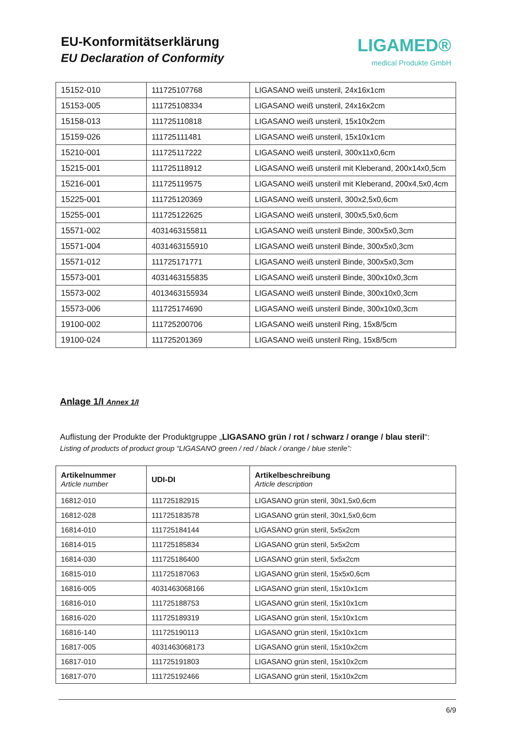EU-Konformitätserklärung
EU Declaration of Conformity
LIGAMED®
medical Produkte GmbH
| 15152-010 | 111725107768 | LIGASANO weiß unsteril, 24x16x1cm |
| 15153-005 | 111725108334 | LIGASANO weiß unsteril, 24x16x2cm |
| 15158-013 | 111725110818 | LIGASANO weiß unsteril, 15x10x2cm |
| 15159-026 | 111725111481 | LIGASANO weiß unsteril, 15x10x1cm |
| 15210-001 | 111725117222 | LIGASANO weiß unsteril, 300x11x0,6cm |
| 15215-001 | 111725118912 | LIGASANO weiß unsteril mit Kleberand, 200x14x0,5cm |
| 15216-001 | 111725119575 | LIGASANO weiß unsteril mit Kleberand, 200x4,5x0,4cm |
| 15225-001 | 111725120369 | LIGASANO weiß unsteril, 300x2,5x0,6cm |
| 15255-001 | 111725122625 | LIGASANO weiß unsteril, 300x5,5x0,6cm |
| 15571-002 | 4031463155811 | LIGASANO weiß unsteril Binde, 300x5x0,3cm |
| 15571-004 | 4031463155910 | LIGASANO weiß unsteril Binde, 300x5x0,3cm |
| 15571-012 | 111725171771 | LIGASANO weiß unsteril Binde, 300x5x0,3cm |
| 15573-001 | 4031463155835 | LIGASANO weiß unsteril Binde, 300x10x0,3cm |
| 15573-002 | 4013463155934 | LIGASANO weiß unsteril Binde, 300x10x0,3cm |
| 15573-006 | 111725174690 | LIGASANO weiß unsteril Binde, 300x10x0,3cm |
| 19100-002 | 111725200706 | LIGASANO weiß unsteril Ring, 15x8/5cm |
| 19100-024 | 111725201369 | LIGASANO weiß unsteril Ring, 15x8/5cm |
Anlage 1/I Annex 1/I
Auflistung der Produkte der Produktgruppe „LIGASANO grün / rot / schwarz / orange / blau steril“:
Listing of products of product group “LIGASANO green / red / black / orange / blue sterile”:
| Artikelnummer Article number | UDI-DI | Artikelbeschreibung Article description |
| --- | --- | --- |
| 16812-010 | 111725182915 | LIGASANO grün steril, 30x1,5x0,6cm |
| 16812-028 | 111725183578 | LIGASANO grün steril, 30x1,5x0,6cm |
| 16814-010 | 111725184144 | LIGASANO grün steril, 5x5x2cm |
| 16814-015 | 111725185834 | LIGASANO grün steril, 5x5x2cm |
| 16814-030 | 111725186400 | LIGASANO grün steril, 5x5x2cm |
| 16815-010 | 111725187063 | LIGASANO grün steril, 15x5x0,6cm |
| 16816-005 | 4031463068166 | LIGASANO grün steril, 15x10x1cm |
| 16816-010 | 111725188753 | LIGASANO grün steril, 15x10x1cm |
| 16816-020 | 111725189319 | LIGASANO grün steril, 15x10x1cm |
| 16816-140 | 111725190113 | LIGASANO grün steril, 15x10x1cm |
| 16817-005 | 4031463068173 | LIGASANO grün steril, 15x10x2cm |
| 16817-010 | 111725191803 | LIGASANO grün steril, 15x10x2cm |
| 16817-070 | 111725192466 | LIGASANO grün steril, 15x10x2cm |
6/9